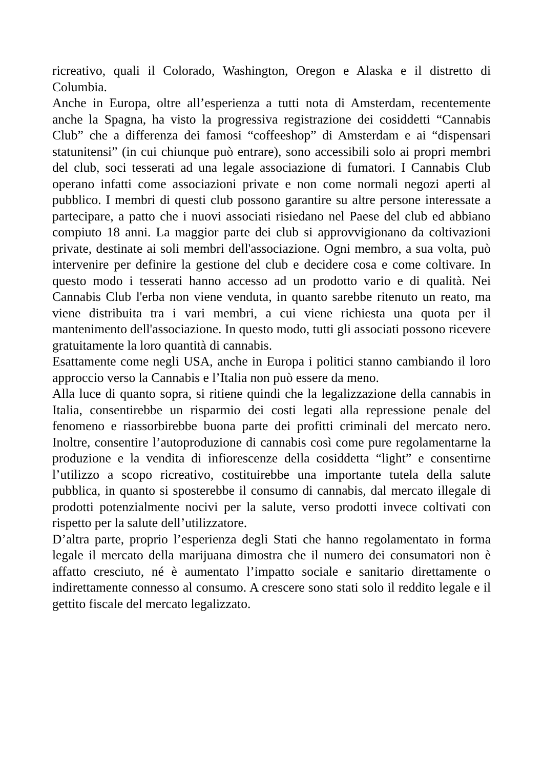ricreativo, quali il Colorado, Washington, Oregon e Alaska e il distretto di Columbia.
Anche in Europa, oltre all’esperienza a tutti nota di Amsterdam, recentemente anche la Spagna, ha visto la progressiva registrazione dei cosiddetti “Cannabis Club” che a differenza dei famosi “coffeeshop” di Amsterdam e ai “dispensari statunitensi” (in cui chiunque può entrare), sono accessibili solo ai propri membri del club, soci tesserati ad una legale associazione di fumatori. I Cannabis Club operano infatti come associazioni private e non come normali negozi aperti al pubblico. I membri di questi club possono garantire su altre persone interessate a partecipare, a patto che i nuovi associati risiedano nel Paese del club ed abbiano compiuto 18 anni. La maggior parte dei club si approvvigionano da coltivazioni private, destinate ai soli membri dell'associazione. Ogni membro, a sua volta, può intervenire per definire la gestione del club e decidere cosa e come coltivare. In questo modo i tesserati hanno accesso ad un prodotto vario e di qualità. Nei Cannabis Club l'erba non viene venduta, in quanto sarebbe ritenuto un reato, ma viene distribuita tra i vari membri, a cui viene richiesta una quota per il mantenimento dell'associazione. In questo modo, tutti gli associati possono ricevere gratuitamente la loro quantità di cannabis.
Esattamente come negli USA, anche in Europa i politici stanno cambiando il loro approccio verso la Cannabis e l’Italia non può essere da meno.
Alla luce di quanto sopra, si ritiene quindi che la legalizzazione della cannabis in Italia, consentirebbe un risparmio dei costi legati alla repressione penale del fenomeno e riassorbirebbe buona parte dei profitti criminali del mercato nero. Inoltre, consentire l’autoproduzione di cannabis così come pure regolamentarne la produzione e la vendita di infiorescenze della cosiddetta “light” e consentirne l’utilizzo a scopo ricreativo, costituirebbe una importante tutela della salute pubblica, in quanto si sposterebbe il consumo di cannabis, dal mercato illegale di prodotti potenzialmente nocivi per la salute, verso prodotti invece coltivati con rispetto per la salute dell’utilizzatore.
D’altra parte, proprio l’esperienza degli Stati che hanno regolamentato in forma legale il mercato della marijuana dimostra che il numero dei consumatori non è affatto cresciuto, né è aumentato l’impatto sociale e sanitario direttamente o indirettamente connesso al consumo. A crescere sono stati solo il reddito legale e il gettito fiscale del mercato legalizzato.